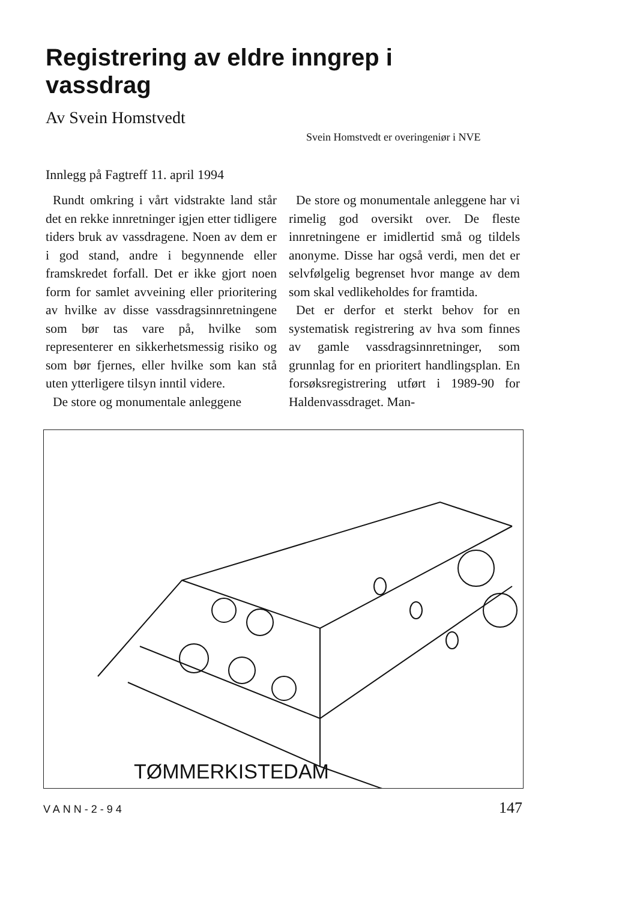Registrering av eldre inngrep i vassdrag
Av Svein Homstvedt
Svein Homstvedt er overingeniør i NVE
Innlegg på Fagtreff 11. april 1994
Rundt omkring i vårt vidstrakte land står det en rekke innretninger igjen etter tidligere tiders bruk av vassdragene. Noen av dem er i god stand, andre i begynnende eller framskredet forfall. Det er ikke gjort noen form for samlet avveining eller prioritering av hvilke av disse vassdragsinnretningene som bør tas vare på, hvilke som representerer en sikkerhetsmessig risiko og som bør fjernes, eller hvilke som kan stå uten ytterligere tilsyn inntil videre.
De store og monumentale anleggene
De store og monumentale anleggene har vi rimelig god oversikt over. De fleste innretningene er imidlertid små og tildels anonyme. Disse har også verdi, men det er selvfølgelig begrenset hvor mange av dem som skal vedlikeholdes for framtida.
Det er derfor et sterkt behov for en systematisk registrering av hva som finnes av gamle vassdragsinnretninger, som grunnlag for en prioritert handlingsplan. En forsøksregistrering utført i 1989-90 for Haldenvassdraget. Man-
TØMMERKISTEDAM
VANN-2-94 147